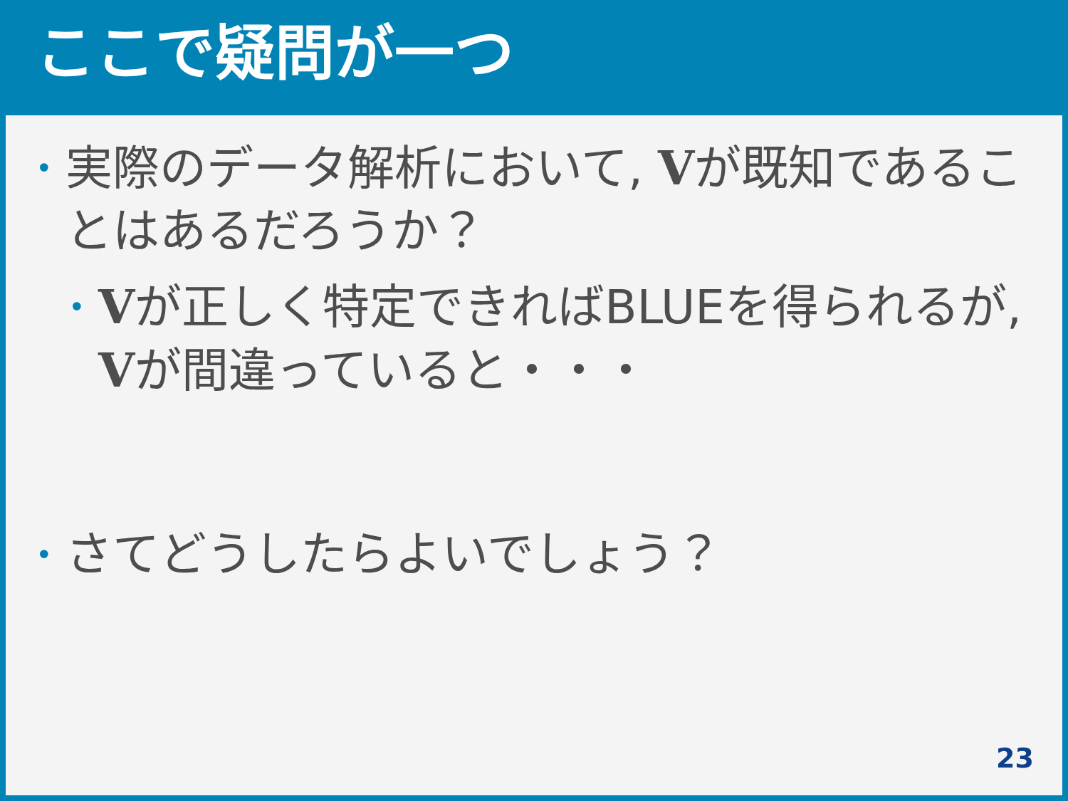ここで疑問が一つ
• 実際のデータ解析において, Vが既知であることはあるだろうか？
• Vが正しく特定できればBLUEを得られるが, Vが間違っていると・・・
• さてどうしたらよいでしょう？
23